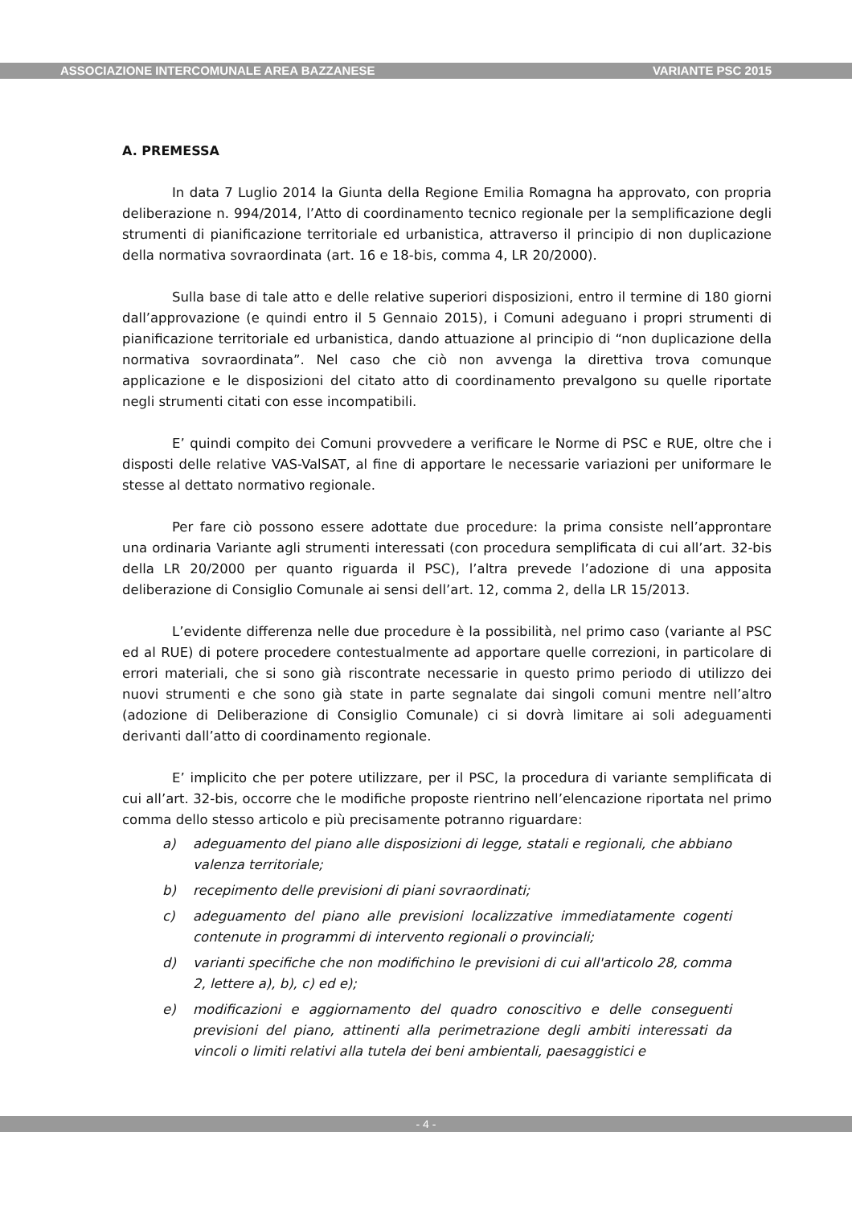ASSOCIAZIONE INTERCOMUNALE AREA BAZZANESE VARIANTE PSC 2015
A. PREMESSA
In data 7 Luglio 2014 la Giunta della Regione Emilia Romagna ha approvato, con propria deliberazione n. 994/2014, l’Atto di coordinamento tecnico regionale per la semplificazione degli strumenti di pianificazione territoriale ed urbanistica, attraverso il principio di non duplicazione della normativa sovraordinata (art. 16 e 18-bis, comma 4, LR 20/2000).
Sulla base di tale atto e delle relative superiori disposizioni, entro il termine di 180 giorni dall’approvazione (e quindi entro il 5 Gennaio 2015), i Comuni adeguano i propri strumenti di pianificazione territoriale ed urbanistica, dando attuazione al principio di “non duplicazione della normativa sovraordinata”. Nel caso che ciò non avvenga la direttiva trova comunque applicazione e le disposizioni del citato atto di coordinamento prevalgono su quelle riportate negli strumenti citati con esse incompatibili.
E’ quindi compito dei Comuni provvedere a verificare le Norme di PSC e RUE, oltre che i disposti delle relative VAS-ValSAT, al fine di apportare le necessarie variazioni per uniformare le stesse al dettato normativo regionale.
Per fare ciò possono essere adottate due procedure: la prima consiste nell’approntare una ordinaria Variante agli strumenti interessati (con procedura semplificata di cui all’art. 32-bis della LR 20/2000 per quanto riguarda il PSC), l’altra prevede l’adozione di una apposita deliberazione di Consiglio Comunale ai sensi dell’art. 12, comma 2, della LR 15/2013.
L’evidente differenza nelle due procedure è la possibilità, nel primo caso (variante al PSC ed al RUE) di potere procedere contestualmente ad apportare quelle correzioni, in particolare di errori materiali, che si sono già riscontrate necessarie in questo primo periodo di utilizzo dei nuovi strumenti e che sono già state in parte segnalate dai singoli comuni mentre nell’altro (adozione di Deliberazione di Consiglio Comunale) ci si dovrà limitare ai soli adeguamenti derivanti dall’atto di coordinamento regionale.
E’ implicito che per potere utilizzare, per il PSC, la procedura di variante semplificata di cui all’art. 32-bis, occorre che le modifiche proposte rientrino nell’elencazione riportata nel primo comma dello stesso articolo e più precisamente potranno riguardare:
a) adeguamento del piano alle disposizioni di legge, statali e regionali, che abbiano valenza territoriale;
b) recepimento delle previsioni di piani sovraordinati;
c) adeguamento del piano alle previsioni localizzative immediatamente cogenti contenute in programmi di intervento regionali o provinciali;
d) varianti specifiche che non modifichino le previsioni di cui all'articolo 28, comma 2, lettere a), b), c) ed e);
e) modificazioni e aggiornamento del quadro conoscitivo e delle conseguenti previsioni del piano, attinenti alla perimetrazione degli ambiti interessati da vincoli o limiti relativi alla tutela dei beni ambientali, paesaggistici e
- 4 -